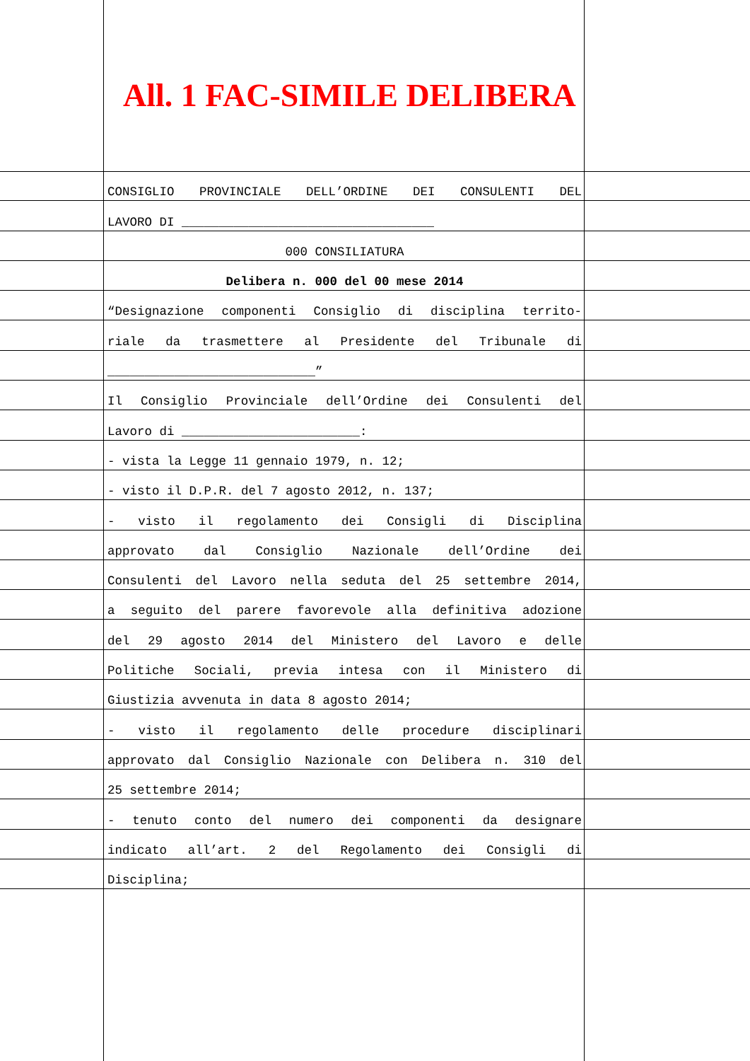All. 1 FAC-SIMILE DELIBERA
CONSIGLIO PROVINCIALE DELL’ORDINE DEI CONSULENTI DEL
LAVORO DI __________________________________
000 CONSILIATURA
Delibera n. 000 del 00 mese 2014
“Designazione componenti Consiglio di disciplina territo-
riale da trasmettere al Presidente del Tribunale di
____________________________”
Il Consiglio Provinciale dell’Ordine dei Consulenti del
Lavoro di ________________________:
- vista la Legge 11 gennaio 1979, n. 12;
- visto il D.P.R. del 7 agosto 2012, n. 137;
- visto il regolamento dei Consigli di Disciplina
approvato dal Consiglio Nazionale dell’Ordine dei
Consulenti del Lavoro nella seduta del 25 settembre 2014,
a seguito del parere favorevole alla definitiva adozione
del 29 agosto 2014 del Ministero del Lavoro e delle
Politiche Sociali, previa intesa con il Ministero di
Giustizia avvenuta in data 8 agosto 2014;
- visto il regolamento delle procedure disciplinari
approvato dal Consiglio Nazionale con Delibera n. 310 del
25 settembre 2014;
- tenuto conto del numero dei componenti da designare
indicato all’art. 2 del Regolamento dei Consigli di
Disciplina;